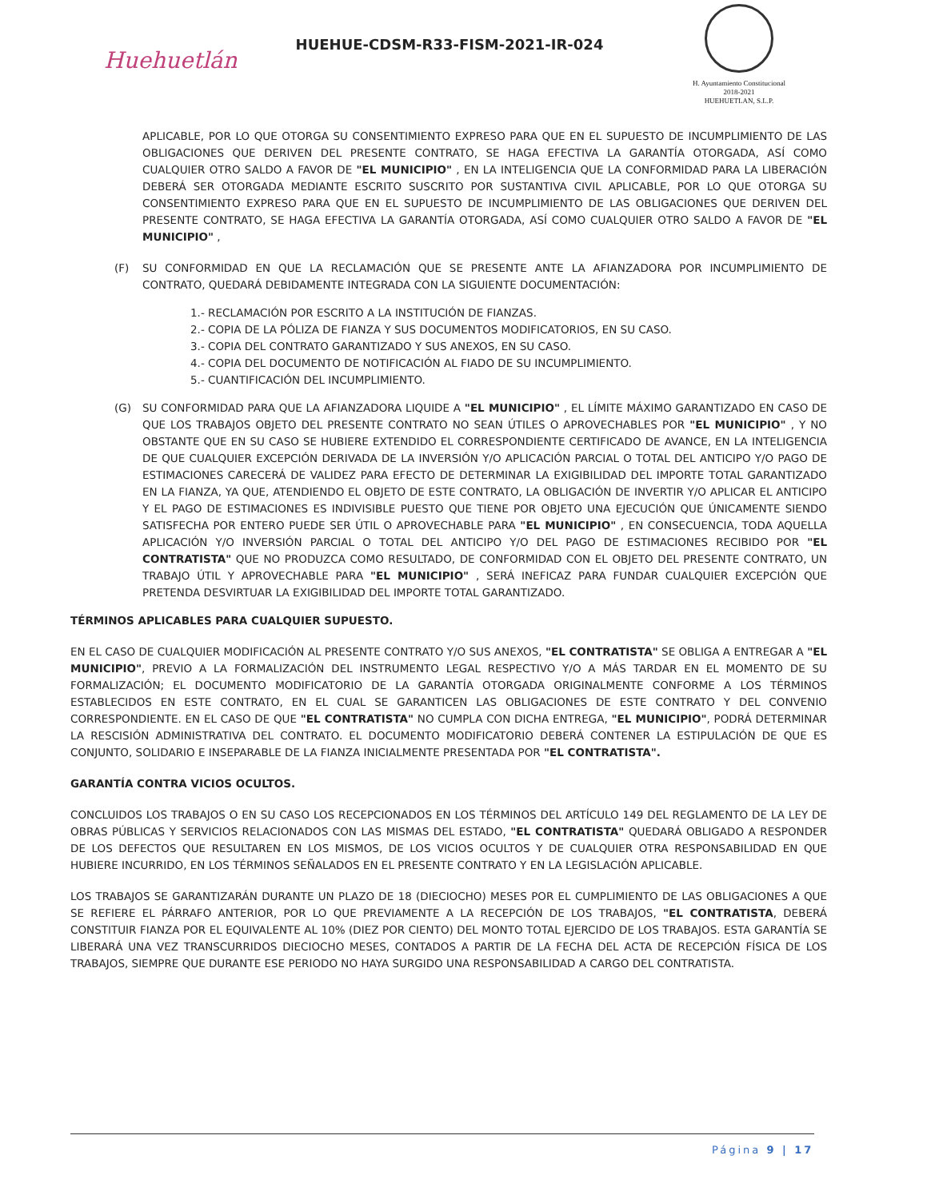Huehuetlán
HUEHUE-CDSM-R33-FISM-2021-IR-024
H. Ayuntamiento Constitucional
2018-2021
HUEHUETLAN, S.L.P.
APLICABLE, POR LO QUE OTORGA SU CONSENTIMIENTO EXPRESO PARA QUE EN EL SUPUESTO DE INCUMPLIMIENTO DE LAS OBLIGACIONES QUE DERIVEN DEL PRESENTE CONTRATO, SE HAGA EFECTIVA LA GARANTÍA OTORGADA, ASÍ COMO CUALQUIER OTRO SALDO A FAVOR DE "EL MUNICIPIO" , EN LA INTELIGENCIA QUE LA CONFORMIDAD PARA LA LIBERACIÓN DEBERÁ SER OTORGADA MEDIANTE ESCRITO SUSCRITO POR SUSTANTIVA CIVIL APLICABLE, POR LO QUE OTORGA SU CONSENTIMIENTO EXPRESO PARA QUE EN EL SUPUESTO DE INCUMPLIMIENTO DE LAS OBLIGACIONES QUE DERIVEN DEL PRESENTE CONTRATO, SE HAGA EFECTIVA LA GARANTÍA OTORGADA, ASÍ COMO CUALQUIER OTRO SALDO A FAVOR DE "EL MUNICIPIO" ,
(F) SU CONFORMIDAD EN QUE LA RECLAMACIÓN QUE SE PRESENTE ANTE LA AFIANZADORA POR INCUMPLIMIENTO DE CONTRATO, QUEDARÁ DEBIDAMENTE INTEGRADA CON LA SIGUIENTE DOCUMENTACIÓN:
1.- RECLAMACIÓN POR ESCRITO A LA INSTITUCIÓN DE FIANZAS.
2.- COPIA DE LA PÓLIZA DE FIANZA Y SUS DOCUMENTOS MODIFICATORIOS, EN SU CASO.
3.- COPIA DEL CONTRATO GARANTIZADO Y SUS ANEXOS, EN SU CASO.
4.- COPIA DEL DOCUMENTO DE NOTIFICACIÓN AL FIADO DE SU INCUMPLIMIENTO.
5.- CUANTIFICACIÓN DEL INCUMPLIMIENTO.
(G) SU CONFORMIDAD PARA QUE LA AFIANZADORA LIQUIDE A "EL MUNICIPIO" , EL LÍMITE MÁXIMO GARANTIZADO EN CASO DE QUE LOS TRABAJOS OBJETO DEL PRESENTE CONTRATO NO SEAN ÚTILES O APROVECHABLES POR "EL MUNICIPIO" , Y NO OBSTANTE QUE EN SU CASO SE HUBIERE EXTENDIDO EL CORRESPONDIENTE CERTIFICADO DE AVANCE, EN LA INTELIGENCIA DE QUE CUALQUIER EXCEPCIÓN DERIVADA DE LA INVERSIÓN Y/O APLICACIÓN PARCIAL O TOTAL DEL ANTICIPO Y/O PAGO DE ESTIMACIONES CARECERÁ DE VALIDEZ PARA EFECTO DE DETERMINAR LA EXIGIBILIDAD DEL IMPORTE TOTAL GARANTIZADO EN LA FIANZA, YA QUE, ATENDIENDO EL OBJETO DE ESTE CONTRATO, LA OBLIGACIÓN DE INVERTIR Y/O APLICAR EL ANTICIPO Y EL PAGO DE ESTIMACIONES ES INDIVISIBLE PUESTO QUE TIENE POR OBJETO UNA EJECUCIÓN QUE ÚNICAMENTE SIENDO SATISFECHA POR ENTERO PUEDE SER ÚTIL O APROVECHABLE PARA "EL MUNICIPIO" , EN CONSECUENCIA, TODA AQUELLA APLICACIÓN Y/O INVERSIÓN PARCIAL O TOTAL DEL ANTICIPO Y/O DEL PAGO DE ESTIMACIONES RECIBIDO POR "EL CONTRATISTA" QUE NO PRODUZCA COMO RESULTADO, DE CONFORMIDAD CON EL OBJETO DEL PRESENTE CONTRATO, UN TRABAJO ÚTIL Y APROVECHABLE PARA "EL MUNICIPIO" , SERÁ INEFICAZ PARA FUNDAR CUALQUIER EXCEPCIÓN QUE PRETENDA DESVIRTUAR LA EXIGIBILIDAD DEL IMPORTE TOTAL GARANTIZADO.
TÉRMINOS APLICABLES PARA CUALQUIER SUPUESTO.
EN EL CASO DE CUALQUIER MODIFICACIÓN AL PRESENTE CONTRATO Y/O SUS ANEXOS, "EL CONTRATISTA" SE OBLIGA A ENTREGAR A "EL MUNICIPIO", PREVIO A LA FORMALIZACIÓN DEL INSTRUMENTO LEGAL RESPECTIVO Y/O A MÁS TARDAR EN EL MOMENTO DE SU FORMALIZACIÓN; EL DOCUMENTO MODIFICATORIO DE LA GARANTÍA OTORGADA ORIGINALMENTE CONFORME A LOS TÉRMINOS ESTABLECIDOS EN ESTE CONTRATO, EN EL CUAL SE GARANTICEN LAS OBLIGACIONES DE ESTE CONTRATO Y DEL CONVENIO CORRESPONDIENTE. EN EL CASO DE QUE "EL CONTRATISTA" NO CUMPLA CON DICHA ENTREGA, "EL MUNICIPIO", PODRÁ DETERMINAR LA RESCISIÓN ADMINISTRATIVA DEL CONTRATO. EL DOCUMENTO MODIFICATORIO DEBERÁ CONTENER LA ESTIPULACIÓN DE QUE ES CONJUNTO, SOLIDARIO E INSEPARABLE DE LA FIANZA INICIALMENTE PRESENTADA POR "EL CONTRATISTA".
GARANTÍA CONTRA VICIOS OCULTOS.
CONCLUIDOS LOS TRABAJOS O EN SU CASO LOS RECEPCIONADOS EN LOS TÉRMINOS DEL ARTÍCULO 149 DEL REGLAMENTO DE LA LEY DE OBRAS PÚBLICAS Y SERVICIOS RELACIONADOS CON LAS MISMAS DEL ESTADO, "EL CONTRATISTA" QUEDARÁ OBLIGADO A RESPONDER DE LOS DEFECTOS QUE RESULTAREN EN LOS MISMOS, DE LOS VICIOS OCULTOS Y DE CUALQUIER OTRA RESPONSABILIDAD EN QUE HUBIERE INCURRIDO, EN LOS TÉRMINOS SEÑALADOS EN EL PRESENTE CONTRATO Y EN LA LEGISLACIÓN APLICABLE.
LOS TRABAJOS SE GARANTIZARÁN DURANTE UN PLAZO DE 18 (DIECIOCHO) MESES POR EL CUMPLIMIENTO DE LAS OBLIGACIONES A QUE SE REFIERE EL PÁRRAFO ANTERIOR, POR LO QUE PREVIAMENTE A LA RECEPCIÓN DE LOS TRABAJOS, "EL CONTRATISTA, DEBERÁ CONSTITUIR FIANZA POR EL EQUIVALENTE AL 10% (DIEZ POR CIENTO) DEL MONTO TOTAL EJERCIDO DE LOS TRABAJOS. ESTA GARANTÍA SE LIBERARÁ UNA VEZ TRANSCURRIDOS DIECIOCHO MESES, CONTADOS A PARTIR DE LA FECHA DEL ACTA DE RECEPCIÓN FÍSICA DE LOS TRABAJOS, SIEMPRE QUE DURANTE ESE PERIODO NO HAYA SURGIDO UNA RESPONSABILIDAD A CARGO DEL CONTRATISTA.
Página 9 | 17